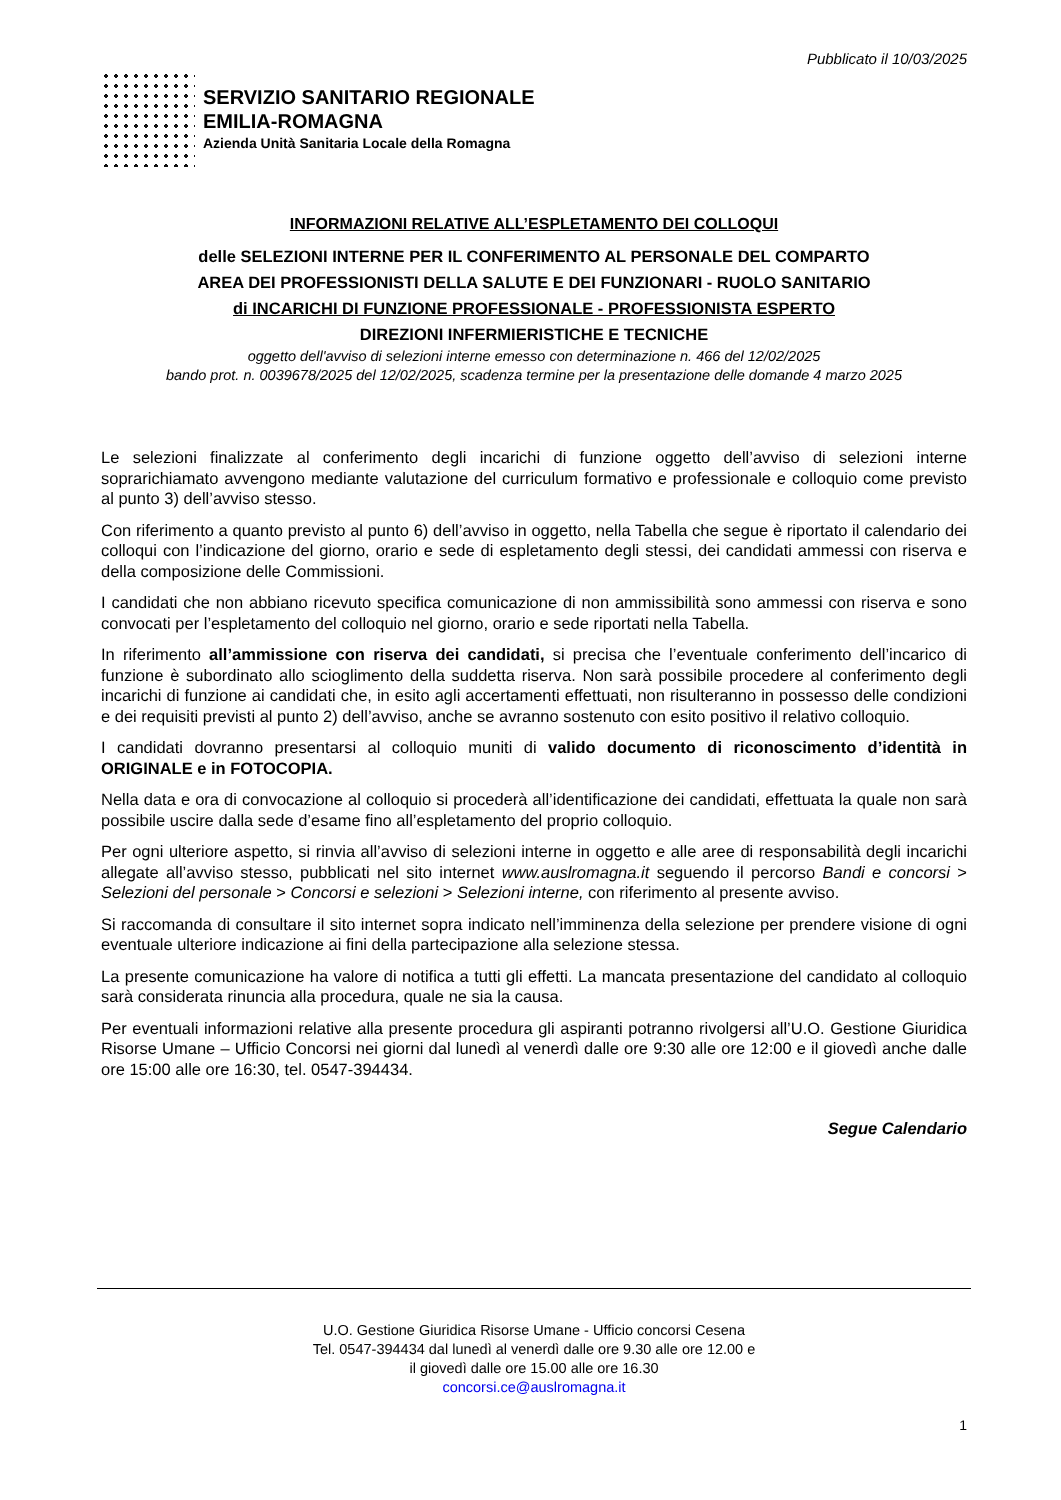Pubblicato il 10/03/2025
SERVIZIO SANITARIO REGIONALE
EMILIA-ROMAGNA
Azienda Unità Sanitaria Locale della Romagna
INFORMAZIONI RELATIVE ALL’ESPLETAMENTO DEI COLLOQUI
delle SELEZIONI INTERNE PER IL CONFERIMENTO AL PERSONALE DEL COMPARTO
AREA DEI PROFESSIONISTI DELLA SALUTE E DEI FUNZIONARI - RUOLO SANITARIO
di INCARICHI DI FUNZIONE PROFESSIONALE - PROFESSIONISTA ESPERTO
DIREZIONI INFERMIERISTICHE E TECNICHE
oggetto dell'avviso di selezioni interne emesso con determinazione n. 466 del 12/02/2025
bando prot. n. 0039678/2025 del 12/02/2025, scadenza termine per la presentazione delle domande 4 marzo 2025
Le selezioni finalizzate al conferimento degli incarichi di funzione oggetto dell’avviso di selezioni interne soprarichiamato avvengono mediante valutazione del curriculum formativo e professionale e colloquio come previsto al punto 3) dell’avviso stesso.
Con riferimento a quanto previsto al punto 6) dell’avviso in oggetto, nella Tabella che segue è riportato il calendario dei colloqui con l’indicazione del giorno, orario e sede di espletamento degli stessi, dei candidati ammessi con riserva e della composizione delle Commissioni.
I candidati che non abbiano ricevuto specifica comunicazione di non ammissibilità sono ammessi con riserva e sono convocati per l’espletamento del colloquio nel giorno, orario e sede riportati nella Tabella.
In riferimento all’ammissione con riserva dei candidati, si precisa che l’eventuale conferimento dell’incarico di funzione è subordinato allo scioglimento della suddetta riserva. Non sarà possibile procedere al conferimento degli incarichi di funzione ai candidati che, in esito agli accertamenti effettuati, non risulteranno in possesso delle condizioni e dei requisiti previsti al punto 2) dell’avviso, anche se avranno sostenuto con esito positivo il relativo colloquio.
I candidati dovranno presentarsi al colloquio muniti di valido documento di riconoscimento d’identità in ORIGINALE e in FOTOCOPIA.
Nella data e ora di convocazione al colloquio si procederà all’identificazione dei candidati, effettuata la quale non sarà possibile uscire dalla sede d’esame fino all’espletamento del proprio colloquio.
Per ogni ulteriore aspetto, si rinvia all’avviso di selezioni interne in oggetto e alle aree di responsabilità degli incarichi allegate all’avviso stesso, pubblicati nel sito internet www.auslromagna.it seguendo il percorso Bandi e concorsi > Selezioni del personale > Concorsi e selezioni > Selezioni interne, con riferimento al presente avviso.
Si raccomanda di consultare il sito internet sopra indicato nell’imminenza della selezione per prendere visione di ogni eventuale ulteriore indicazione ai fini della partecipazione alla selezione stessa.
La presente comunicazione ha valore di notifica a tutti gli effetti. La mancata presentazione del candidato al colloquio sarà considerata rinuncia alla procedura, quale ne sia la causa.
Per eventuali informazioni relative alla presente procedura gli aspiranti potranno rivolgersi all’U.O. Gestione Giuridica Risorse Umane – Ufficio Concorsi nei giorni dal lunedì al venerdì dalle ore 9:30 alle ore 12:00 e il giovedì anche dalle ore 15:00 alle ore 16:30, tel. 0547-394434.
Segue Calendario
U.O. Gestione Giuridica Risorse Umane - Ufficio concorsi Cesena
Tel. 0547-394434 dal lunedì al venerdì dalle ore 9.30 alle ore 12.00 e
il giovedì dalle ore 15.00 alle ore 16.30
concorsi.ce@auslromagna.it
1